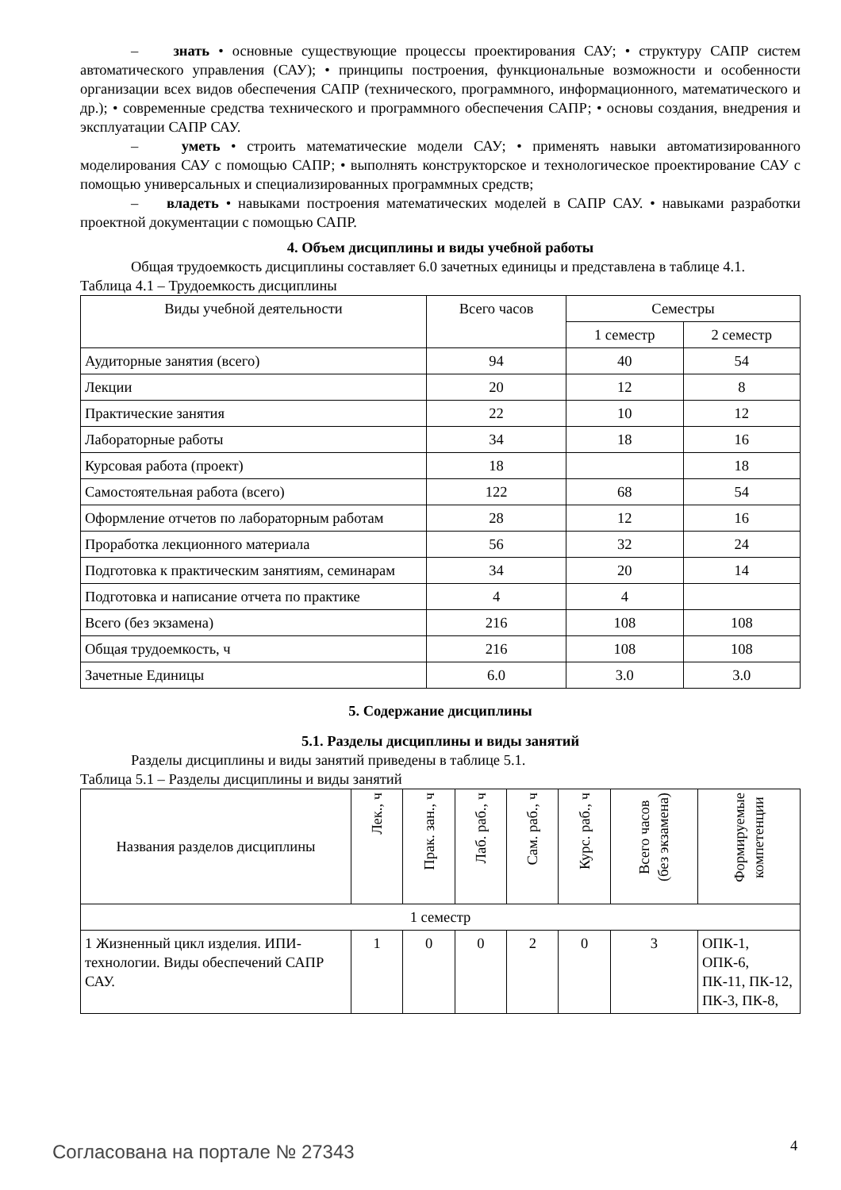– знать • основные существующие процессы проектирования САУ; • структуру САПР систем автоматического управления (САУ); • принципы построения, функциональные возможности и особенности организации всех видов обеспечения САПР (технического, программного, информационного, математического и др.); • современные средства технического и программного обеспечения САПР; • основы создания, внедрения и эксплуатации САПР САУ.
– уметь • строить математические модели САУ; • применять навыки автоматизированного моделирования САУ с помощью САПР; • выполнять конструкторское и технологическое проектирование САУ с помощью универсальных и специализированных программных средств;
– владеть • навыками построения математических моделей в САПР САУ. • навыками разработки проектной документации с помощью САПР.
4. Объем дисциплины и виды учебной работы
Общая трудоемкость дисциплины составляет 6.0 зачетных единицы и представлена в таблице 4.1.
Таблица 4.1 – Трудоемкость дисциплины
| Виды учебной деятельности | Всего часов | Семестры | |
| --- | --- | --- | --- |
| | | 1 семестр | 2 семестр |
| Аудиторные занятия (всего) | 94 | 40 | 54 |
| Лекции | 20 | 12 | 8 |
| Практические занятия | 22 | 10 | 12 |
| Лабораторные работы | 34 | 18 | 16 |
| Курсовая работа (проект) | 18 | | 18 |
| Самостоятельная работа (всего) | 122 | 68 | 54 |
| Оформление отчетов по лабораторным работам | 28 | 12 | 16 |
| Проработка лекционного материала | 56 | 32 | 24 |
| Подготовка к практическим занятиям, семинарам | 34 | 20 | 14 |
| Подготовка и написание отчета по практике | 4 | 4 | |
| Всего (без экзамена) | 216 | 108 | 108 |
| Общая трудоемкость, ч | 216 | 108 | 108 |
| Зачетные Единицы | 6.0 | 3.0 | 3.0 |
5. Содержание дисциплины
5.1. Разделы дисциплины и виды занятий
Разделы дисциплины и виды занятий приведены в таблице 5.1.
Таблица 5.1 – Разделы дисциплины и виды занятий
| Названия разделов дисциплины | Лек., ч | Прак. зан., ч | Лаб. раб., ч | Сам. раб., ч | Курс. раб., ч | Всего часов (без экзамена) | Формируемые компетенции |
| --- | --- | --- | --- | --- | --- | --- | --- |
| 1 семестр | | | | | | | |
| 1 Жизненный цикл изделия. ИПИ-технологии. Виды обеспечений САПР САУ. | 1 | 0 | 0 | 2 | 0 | 3 | ОПК-1, ОПК-6, ПК-11, ПК-12, ПК-3, ПК-8, |
Согласована на портале № 27343 4